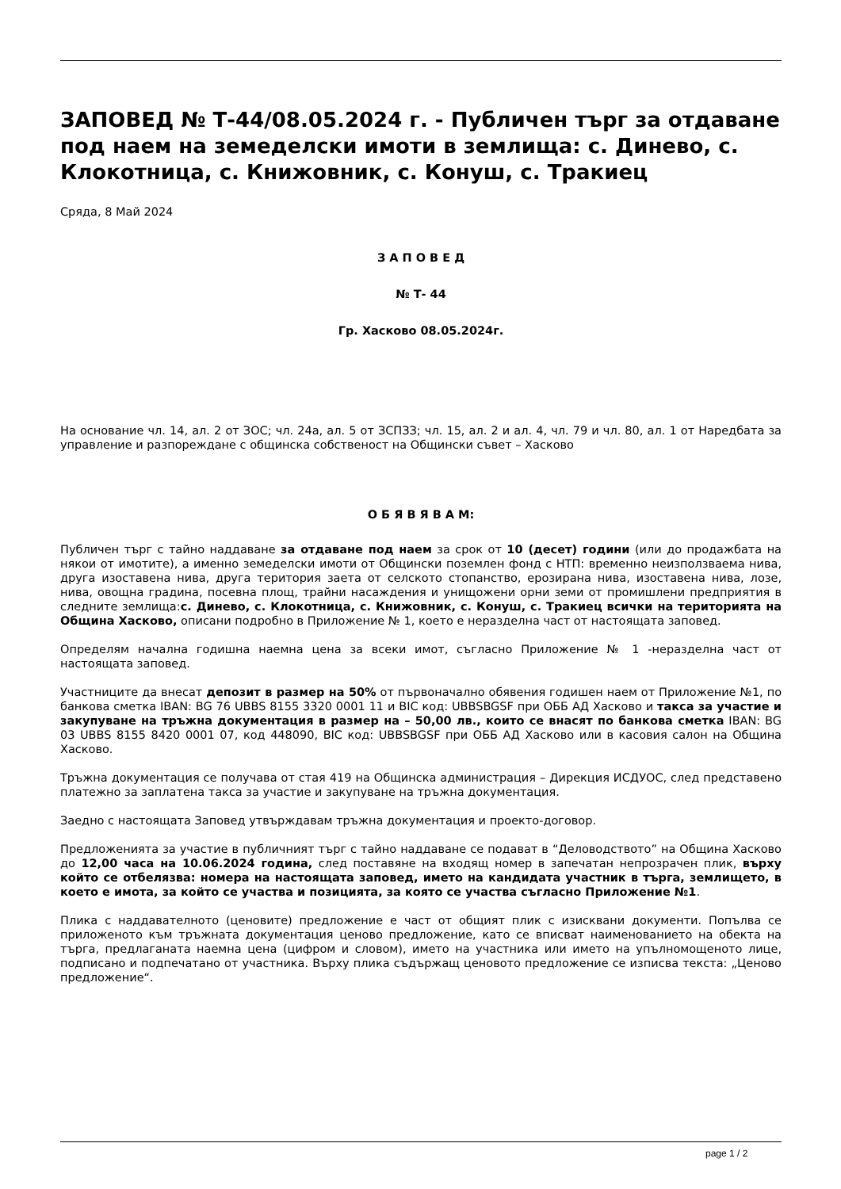ЗАПОВЕД № Т-44/08.05.2024 г. - Публичен търг за отдаване под наем на земеделски имоти в землища: с. Динево, с. Клокотница, с. Книжовник, с. Конуш, с. Тракиец
Сряда, 8 Май 2024
З А П О В Е Д
№ Т- 44
Гр. Хасково 08.05.2024г.
На основание чл. 14, ал. 2 от ЗОС; чл. 24а, ал. 5 от ЗСПЗЗ; чл. 15, ал. 2 и ал. 4, чл. 79 и чл. 80, ал. 1 от Наредбата за управление и разпореждане с общинска собственост на Общински съвет – Хасково
О Б Я В Я В А М:
Публичен търг с тайно наддаване за отдаване под наем за срок от 10 (десет) години (или до продажбата на някои от имотите), а именно земеделски имоти от Общински поземлен фонд с НТП: временно неизползваема нива, друга изоставена нива, друга територия заета от селското стопанство, ерозирана нива, изоставена нива, лозе, нива, овощна градина, посевна площ, трайни насаждения и унищожени орни земи от промишлени предприятия в следните землища:с. Динево, с. Клокотница, с. Книжовник, с. Конуш, с. Тракиец всички на територията на Община Хасково, описани подробно в Приложение № 1, което е неразделна част от настоящата заповед.
Определям начална годишна наемна цена за всеки имот, съгласно Приложение № 1 -неразделна част от настоящата заповед.
Участниците да внесат депозит в размер на 50% от първоначално обявения годишен наем от Приложение №1, по банкова сметка IBAN: BG 76 UBBS 8155 3320 0001 11 и BIC код: UBBSBGSF при ОББ АД Хасково и такса за участие и закупуване на тръжна документация в размер на – 50,00 лв., които се внасят по банкова сметка IBAN: BG 03 UBBS 8155 8420 0001 07, код 448090, BIC код: UBBSBGSF при ОББ АД Хасково или в касовия салон на Община Хасково.
Тръжна документация се получава от стая 419 на Общинска администрация – Дирекция ИСДУОС, след представено платежно за заплатена такса за участие и закупуване на тръжна документация.
Заедно с настоящата Заповед утвърждавам тръжна документация и проекто-договор.
Предложенията за участие в публичният търг с тайно наддаване се подават в “Деловодството” на Община Хасково до 12,00 часа на 10.06.2024 година, след поставяне на входящ номер в запечатан непрозрачен плик, върху който се отбелязва: номера на настоящата заповед, името на кандидата участник в търга, землището, в което е имота, за който се участва и позицията, за която се участва съгласно Приложение №1.
Плика с наддавателното (ценовите) предложение е част от общият плик с изисквани документи. Попълва се приложеното към тръжната документация ценово предложение, като се вписват наименованието на обекта на търга, предлаганата наемна цена (цифром и словом), името на участника или името на упълномощеното лице, подписано и подпечатано от участника. Върху плика съдържащ ценовото предложение се изписва текста: „Ценово предложение“.
page 1 / 2